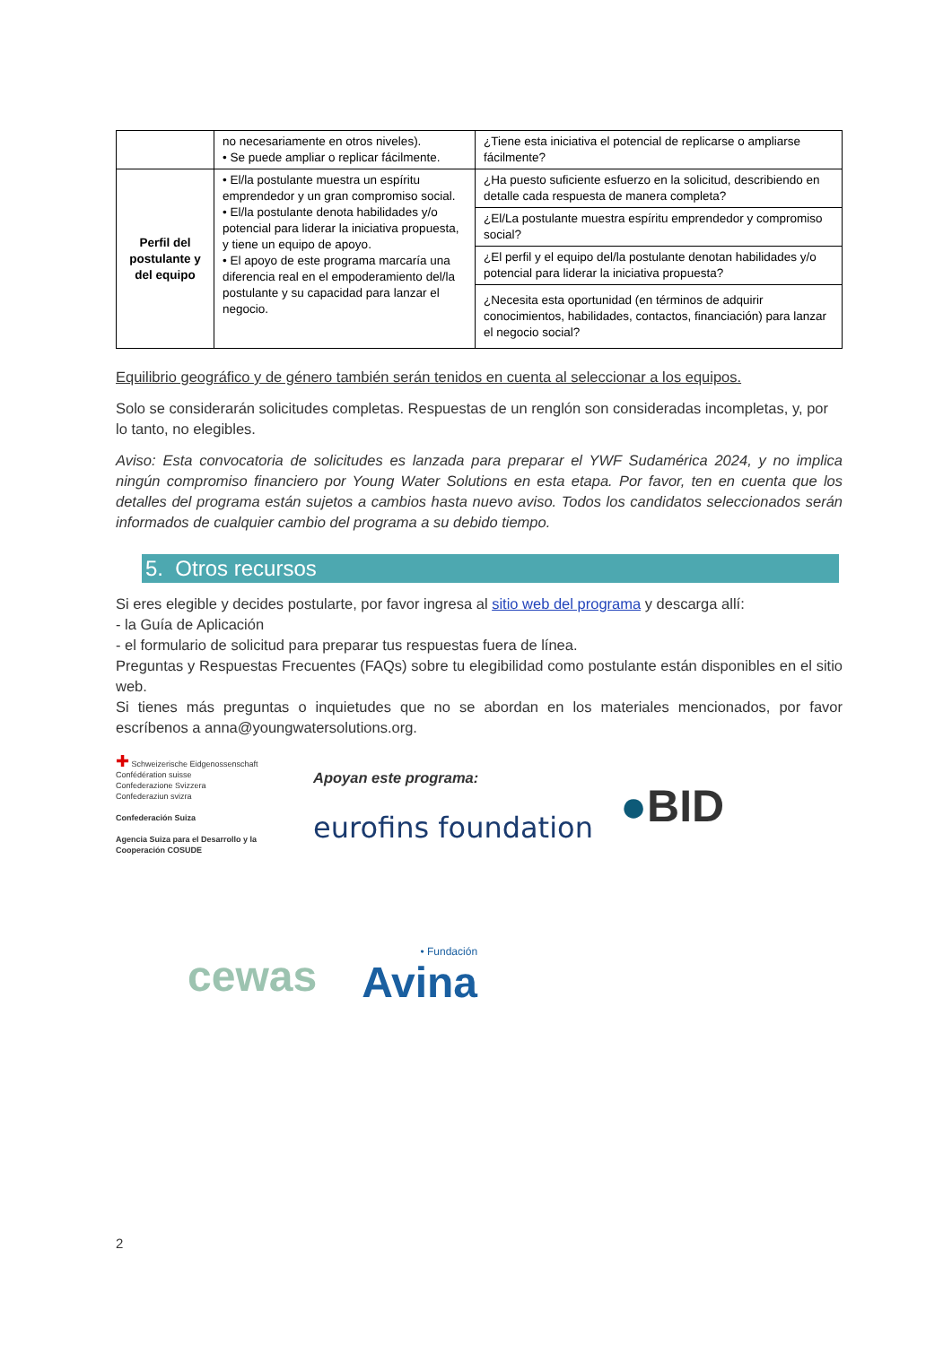| | no necesariamente en otros niveles). • Se puede ampliar o replicar fácilmente. | ¿Tiene esta iniciativa el potencial de replicarse o ampliarse fácilmente? |
| Perfil del postulante y del equipo | • El/la postulante muestra un espíritu emprendedor y un gran compromiso social. • El/la postulante denota habilidades y/o potencial para liderar la iniciativa propuesta, y tiene un equipo de apoyo. • El apoyo de este programa marcaría una diferencia real en el empoderamiento del/la postulante y su capacidad para lanzar el negocio. | ¿Ha puesto suficiente esfuerzo en la solicitud, describiendo en detalle cada respuesta de manera completa? |
| | | ¿El/La postulante muestra espíritu emprendedor y compromiso social? |
| | | ¿El perfil y el equipo del/la postulante denotan habilidades y/o potencial para liderar la iniciativa propuesta? |
| | | ¿Necesita esta oportunidad (en términos de adquirir conocimientos, habilidades, contactos, financiación) para lanzar el negocio social? |
Equilibrio geográfico y de género también serán tenidos en cuenta al seleccionar a los equipos.
Solo se considerarán solicitudes completas. Respuestas de un renglón son consideradas incompletas, y, por lo tanto, no elegibles.
Aviso: Esta convocatoria de solicitudes es lanzada para preparar el YWF Sudamérica 2024, y no implica ningún compromiso financiero por Young Water Solutions en esta etapa. Por favor, ten en cuenta que los detalles del programa están sujetos a cambios hasta nuevo aviso. Todos los candidatos seleccionados serán informados de cualquier cambio del programa a su debido tiempo.
5. Otros recursos
Si eres elegible y decides postularte, por favor ingresa al sitio web del programa y descarga allí:
- la Guía de Aplicación
- el formulario de solicitud para preparar tus respuestas fuera de línea.
Preguntas y Respuestas Frecuentes (FAQs) sobre tu elegibilidad como postulante están disponibles en el sitio web.
Si tienes más preguntas o inquietudes que no se abordan en los materiales mencionados, por favor escríbenos a anna@youngwatersolutions.org.
✚ Schweizerische Eidgenossenschaft
Confédération suisse
Confederazione Svizzera
Confederaziun svizra
Confederación Suiza
Agencia Suiza para el Desarrollo y la Cooperación COSUDE
Apoyan este programa:
eurofins foundation
●BID
cewas • Fundación
Avina
2